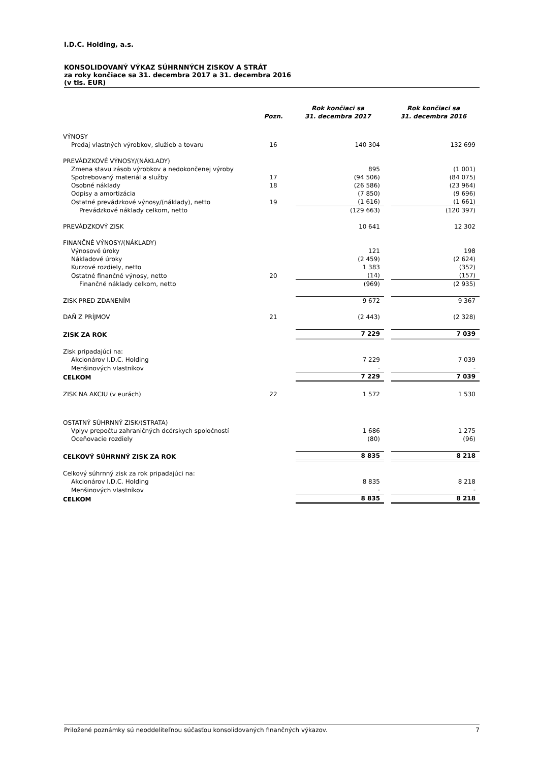I.D.C. Holding, a.s.
KONSOLIDOVANÝ VÝKAZ SÚHRNNÝCH ZISKOV A STRÁT
za roky končiace sa 31. decembra 2017 a 31. decembra 2016
(v tis. EUR)
| | Pozn. | | Rok končiaci sa 31. decembra 2017 | | Rok končiaci sa 31. decembra 2016 |
| --- | --- | --- | --- | --- | --- |
| VÝNOSY | | | | | |
| Predaj vlastných výrobkov, služieb a tovaru | 16 | | 140 304 | | 132 699 |
| PREVÁDZKOVÉ VÝNOSY/(NÁKLADY) | | | | | |
| Zmena stavu zásob výrobkov a nedokončenej výroby | | | 895 | | (1 001) |
| Spotrebovaný materiál a služby | 17 | | (94 506) | | (84 075) |
| Osobné náklady | 18 | | (26 586) | | (23 964) |
| Odpisy a amortizácia | | | (7 850) | | (9 696) |
| Ostatné prevádzkové výnosy/(náklady), netto | 19 | | (1 616) | | (1 661) |
| Prevádzkové náklady celkom, netto | | | (129 663) | | (120 397) |
| PREVÁDZKOVÝ ZISK | | | 10 641 | | 12 302 |
| FINANČNÉ VÝNOSY/(NÁKLADY) | | | | | |
| Výnosové úroky | | | 121 | | 198 |
| Nákladové úroky | | | (2 459) | | (2 624) |
| Kurzové rozdiely, netto | | | 1 383 | | (352) |
| Ostatné finančné výnosy, netto | 20 | | (14) | | (157) |
| Finančné náklady celkom, netto | | | (969) | | (2 935) |
| ZISK PRED ZDANENÍM | | | 9 672 | | 9 367 |
| DAŇ Z PRÍJMOV | 21 | | (2 443) | | (2 328) |
| ZISK ZA ROK | | | 7 229 | | 7 039 |
| Zisk pripadajúci na: | | | | | |
| Akcionárov I.D.C. Holding | | | 7 229 | | 7 039 |
| Menšinových vlastníkov | | | - | | - |
| CELKOM | | | 7 229 | | 7 039 |
| ZISK NA AKCIU (v eurách) | 22 | | 1 572 | | 1 530 |
| OSTATNÝ SÚHRNNÝ ZISK/(STRATA) | | | | | |
| Vplyv prepočtu zahraničných dcérskych spoločností | | | 1 686 | | 1 275 |
| Oceňovacie rozdiely | | | (80) | | (96) |
| CELKOVÝ SÚHRNNÝ ZISK ZA ROK | | | 8 835 | | 8 218 |
| Celkový súhrnný zisk za rok pripadajúci na: | | | | | |
| Akcionárov I.D.C. Holding | | | 8 835 | | 8 218 |
| Menšinových vlastníkov | | | - | | - |
| CELKOM | | | 8 835 | | 8 218 |
Priložené poznámky sú neoddeliteľnou súčasťou konsolidovaných finančných výkazov. 7